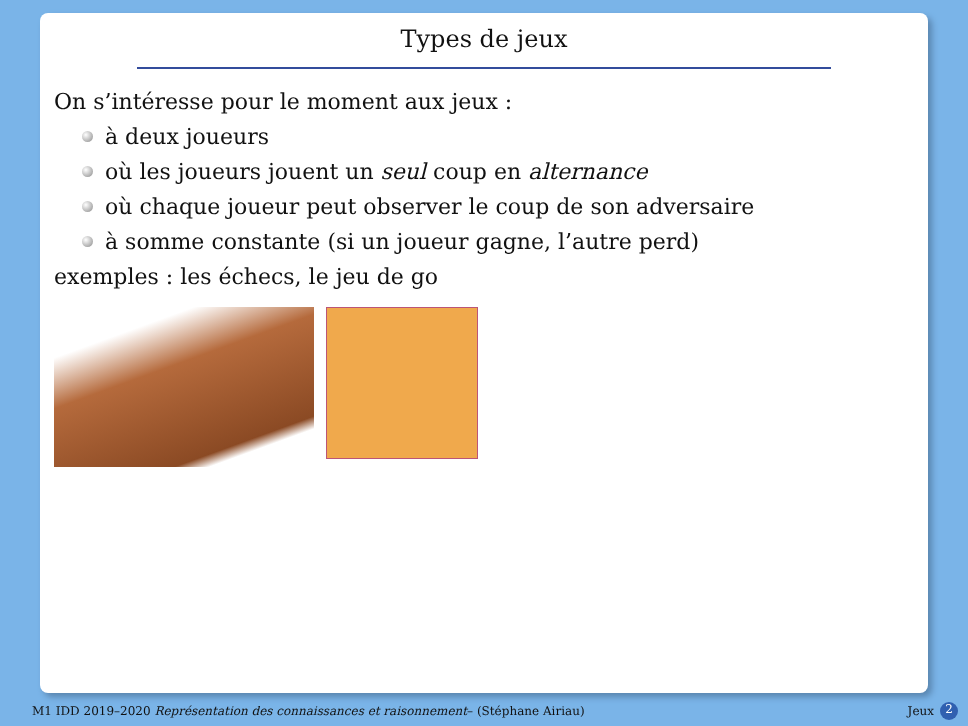Types de jeux
On s’intéresse pour le moment aux jeux :
à deux joueurs
où les joueurs jouent un seul coup en alternance
où chaque joueur peut observer le coup de son adversaire
à somme constante (si un joueur gagne, l’autre perd)
exemples : les échecs, le jeu de go
M1 IDD 2019–2020 Représentation des connaissances et raisonnement– (Stéphane Airiau) Jeux 2